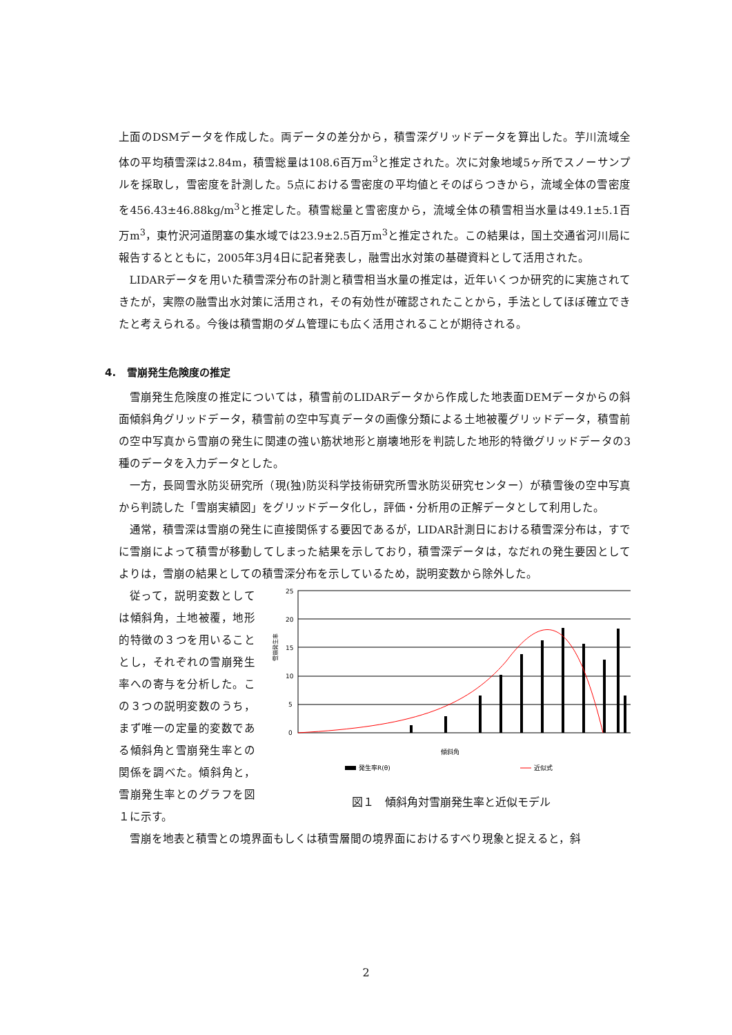上面のDSMデータを作成した。両データの差分から，積雪深グリッドデータを算出した。芋川流域全体の平均積雪深は2.84m，積雪総量は108.6百万m<sup>3</sup>と推定された。次に対象地域5ヶ所でスノーサンプルを採取し，雪密度を計測した。5点における雪密度の平均値とそのばらつきから，流域全体の雪密度を456.43±46.88kg/m<sup>3</sup>と推定した。積雪総量と雪密度から，流域全体の積雪相当水量は49.1±5.1百万m<sup>3</sup>，東竹沢河道閉塞の集水域では23.9±2.5百万m<sup>3</sup>と推定された。この結果は，国土交通省河川局に報告するとともに，2005年3月4日に記者発表し，融雪出水対策の基礎資料として活用された。
LIDARデータを用いた積雪深分布の計測と積雪相当水量の推定は，近年いくつか研究的に実施されてきたが，実際の融雪出水対策に活用され，その有効性が確認されたことから，手法としてほぼ確立できたと考えられる。今後は積雪期のダム管理にも広く活用されることが期待される。
4. 雪崩発生危険度の推定
雪崩発生危険度の推定については，積雪前のLIDARデータから作成した地表面DEMデータからの斜面傾斜角グリッドデータ，積雪前の空中写真データの画像分類による土地被覆グリッドデータ，積雪前の空中写真から雪崩の発生に関連の強い筋状地形と崩壊地形を判読した地形的特徴グリッドデータの3種のデータを入力データとした。
一方，長岡雪氷防災研究所（現(独)防災科学技術研究所雪氷防災研究センター）が積雪後の空中写真から判読した「雪崩実績図」をグリッドデータ化し，評価・分析用の正解データとして利用した。
通常，積雪深は雪崩の発生に直接関係する要因であるが，LIDAR計測日における積雪深分布は，すでに雪崩によって積雪が移動してしまった結果を示しており，積雪深データは，なだれの発生要因としてよりは，雪崩の結果としての積雪深分布を示しているため，説明変数から除外した。
従って，説明変数としては傾斜角，土地被覆，地形的特徴の３つを用いることとし，それぞれの雪崩発生率への寄与を分析した。この３つの説明変数のうち，まず唯一の定量的変数である傾斜角と雪崩発生率との関係を調べた。傾斜角と，雪崩発生率とのグラフを図１に示す。
25
20
15
10
5
0
雪崩発生率
傾斜角
発生率R(θ)
近似式
図１　傾斜角対雪崩発生率と近似モデル
雪崩を地表と積雪との境界面もしくは積雪層間の境界面におけるすべり現象と捉えると，斜
2